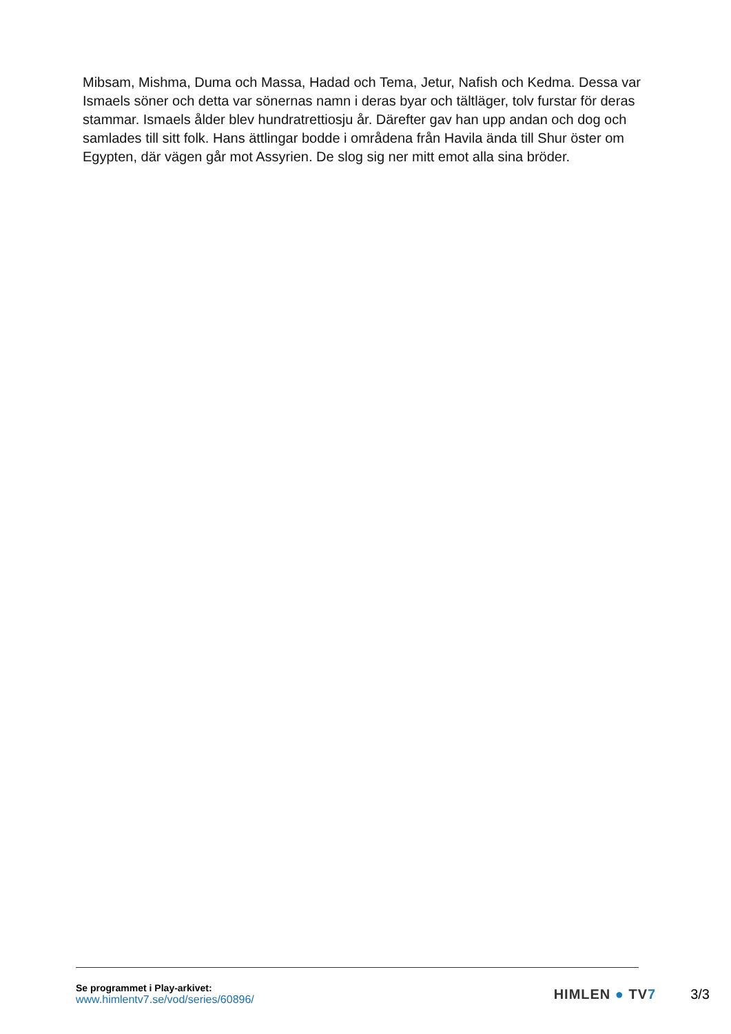Mibsam, Mishma, Duma och Massa, Hadad och Tema, Jetur, Nafish och Kedma. Dessa var Ismaels söner och detta var sönernas namn i deras byar och tältläger, tolv furstar för deras stammar. Ismaels ålder blev hundratrettiosju år. Därefter gav han upp andan och dog och samlades till sitt folk. Hans ättlingar bodde i områdena från Havila ända till Shur öster om Egypten, där vägen går mot Assyrien. De slog sig ner mitt emot alla sina bröder.
Se programmet i Play-arkivet:
www.himlentv7.se/vod/series/60896/
HIMLEN ● TV7 3/3